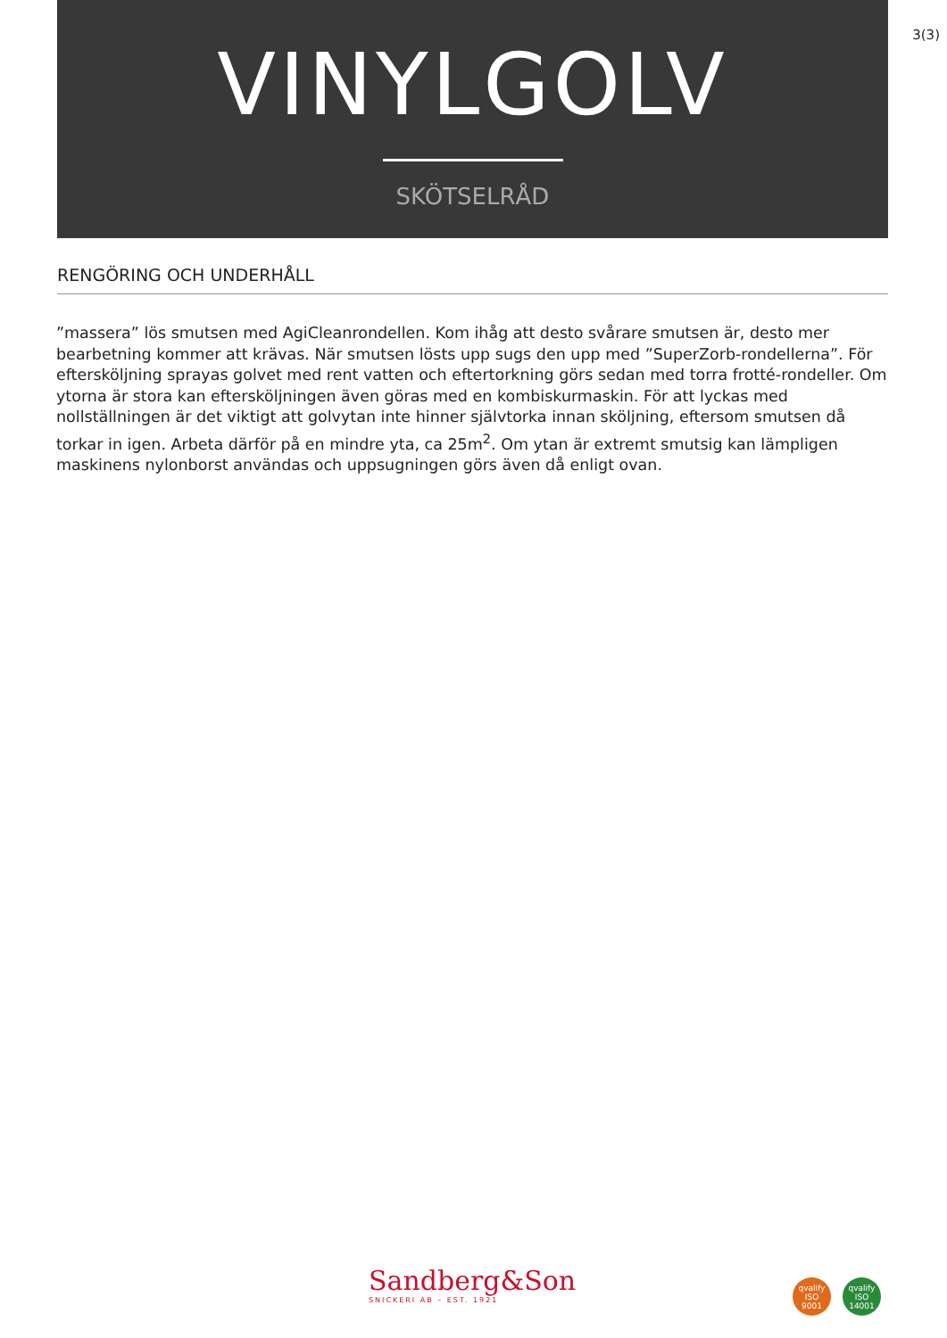3(3)
VINYLGOLV
SKÖTSELRÅD
RENGÖRING OCH UNDERHÅLL
”massera” lös smutsen med AgiCleanrondellen. Kom ihåg att desto svårare smutsen är, desto mer bearbetning kommer att krävas. När smutsen lösts upp sugs den upp med ”SuperZorb-rondellerna”. För eftersköljning sprayas golvet med rent vatten och eftertorkning görs sedan med torra frotté-rondeller. Om ytorna är stora kan eftersköljningen även göras med en kombiskurmaskin. För att lyckas med nollställningen är det viktigt att golvytan inte hinner självtorka innan sköljning, eftersom smutsen då torkar in igen. Arbeta därför på en mindre yta, ca 25m<sup>2</sup>. Om ytan är extremt smutsig kan lämpligen maskinens nylonborst användas och uppsugningen görs även då enligt ovan.
Sandberg&Son
SNICKERI AB – EST. 1921
qvalify
ISO
9001
qvalify
ISO
14001